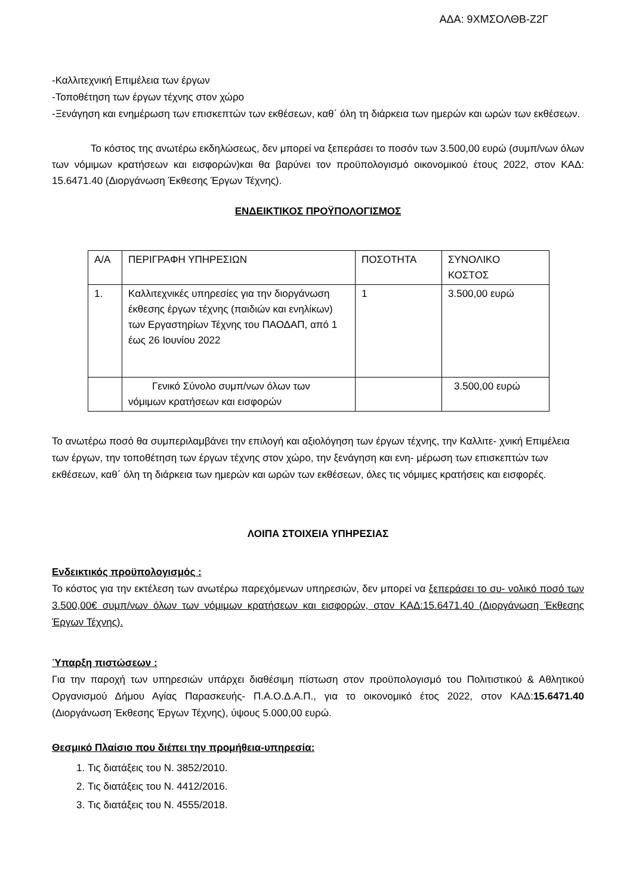ΑΔΑ: 9ΧΜΣΟΛΘΒ-Ζ2Γ
-Καλλιτεχνική Επιμέλεια των έργων
-Τοποθέτηση των έργων τέχνης στον χώρο
-Ξενάγηση και ενημέρωση των επισκεπτών των εκθέσεων, καθ΄ όλη τη διάρκεια των ημερών και ωρών των εκθέσεων.
Το κόστος της ανωτέρω εκδηλώσεως, δεν μπορεί να ξεπεράσει το ποσόν των 3.500,00 ευρώ (συμπ/νων όλων των νόμιμων κρατήσεων και εισφορών)και θα βαρύνει τον προϋπολογισμό οικονομικού έτους 2022, στον ΚΑΔ: 15.6471.40 (Διοργάνωση Έκθεσης Έργων Τέχνης).
ΕΝΔΕΙΚΤΙΚΟΣ ΠΡΟΫΠΟΛΟΓΙΣΜΟΣ
| Α/Α | ΠΕΡΙΓΡΑΦΗ ΥΠΗΡΕΣΙΩΝ | ΠΟΣΟΤΗΤΑ | ΣΥΝΟΛΙΚΟ ΚΟΣΤΟΣ |
| 1. | Καλλιτεχνικές υπηρεσίες για την διοργάνωση έκθεσης έργων τέχνης (παιδιών και ενηλίκων) των Εργαστηρίων Τέχνης του ΠΑΟΔΑΠ, από 1 έως 26 Ιουνίου 2022 | 1 | 3.500,00 ευρώ |
| | Γενικό Σύνολο συμπ/νων όλων των νόμιμων κρατήσεων και εισφορών | | 3.500,00 ευρώ |
Το ανωτέρω ποσό θα συμπεριλαμβάνει την επιλογή και αξιολόγηση των έργων τέχνης, την Καλλιτε- χνική Επιμέλεια των έργων, την τοποθέτηση των έργων τέχνης στον χώρο, την ξενάγηση και ενη- μέρωση των επισκεπτών των εκθέσεων, καθ΄ όλη τη διάρκεια των ημερών και ωρών των εκθέσεων, όλες τις νόμιμες κρατήσεις και εισφορές.
ΛΟΙΠΑ ΣΤΟΙΧΕΙΑ ΥΠΗΡΕΣΙΑΣ
Ενδεικτικός προϋπολογισμός :
Το κόστος για την εκτέλεση των ανωτέρω παρεχόμενων υπηρεσιών, δεν μπορεί να ξεπεράσει το συ- νολικό ποσό των 3.500,00€ συμπ/νων όλων των νόμιμων κρατήσεων και εισφορών, στον ΚΑΔ:15.6471.40 (Διοργάνωση Έκθεσης Έργων Τέχνης).
Ύπαρξη πιστώσεων :
Για την παροχή των υπηρεσιών υπάρχει διαθέσιμη πίστωση στον προϋπολογισμό του Πολιτιστικού & Αθλητικού Οργανισμού Δήμου Αγίας Παρασκευής- Π.Α.Ο.Δ.Α.Π., για το οικονομικό έτος 2022, στον ΚΑΔ:15.6471.40 (Διοργάνωση Έκθεσης Έργων Τέχνης), ύψους 5.000,00 ευρώ.
Θεσμικό Πλαίσιο που διέπει την προμήθεια-υπηρεσία:
1. Τις διατάξεις του Ν. 3852/2010.
2. Τις διατάξεις του Ν. 4412/2016.
3. Τις διατάξεις του Ν. 4555/2018.